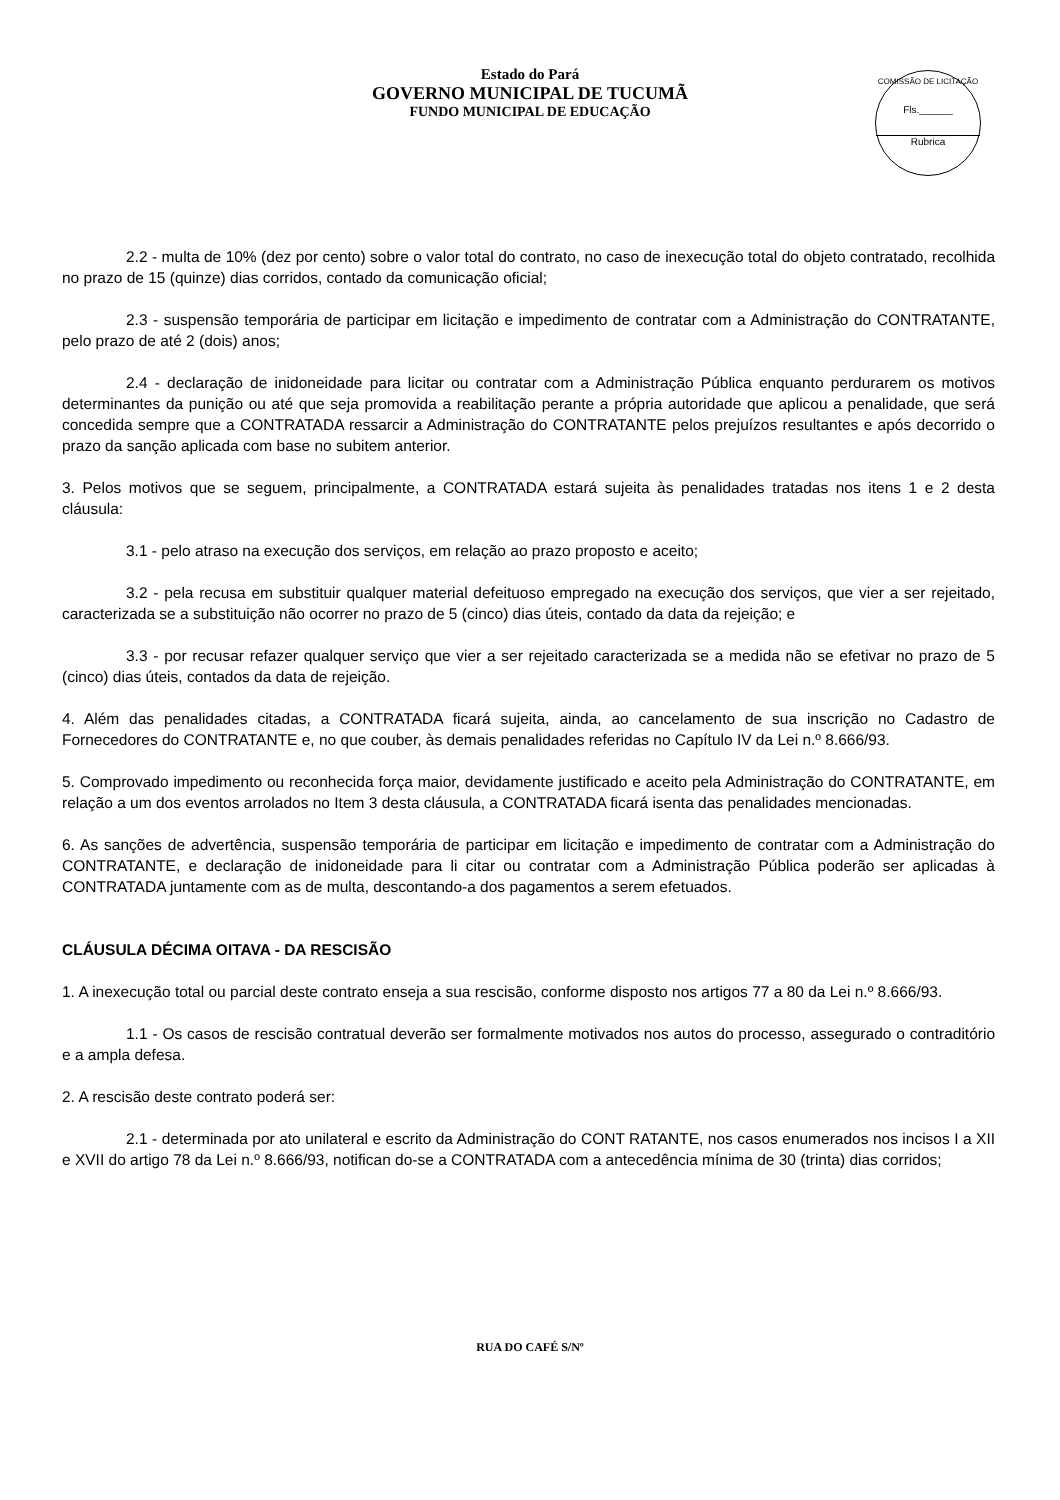Estado do Pará
GOVERNO MUNICIPAL DE TUCUMÃ
FUNDO MUNICIPAL DE EDUCAÇÃO
COMISSÃO DE LICITAÇÃO
Fls.______
Rubrica
2.2 - multa de 10% (dez por cento) sobre o valor total do contrato, no caso de inexecução total do objeto contratado, recolhida no prazo de 15 (quinze) dias corridos, contado da comunicação oficial;
2.3 - suspensão temporária de participar em licitação e impedimento de contratar com a Administração do CONTRATANTE, pelo prazo de até 2 (dois) anos;
2.4 - declaração de inidoneidade para licitar ou contratar com a Administração Pública enquanto perdurarem os motivos determinantes da punição ou até que seja promovida a reabilitação perante a própria autoridade que aplicou a penalidade, que será concedida sempre que a CONTRATADA ressarcir a Administração do CONTRATANTE pelos prejuízos resultantes e após decorrido o prazo da sanção aplicada com base no subitem anterior.
3. Pelos motivos que se seguem, principalmente, a CONTRATADA estará sujeita às penalidades tratadas nos itens 1 e 2 desta cláusula:
3.1 - pelo atraso na execução dos serviços, em relação ao prazo proposto e aceito;
3.2 - pela recusa em substituir qualquer material defeituoso empregado na execução dos serviços, que vier a ser rejeitado, caracterizada se a substituição não ocorrer no prazo de 5 (cinco) dias úteis, contado da data da rejeição; e
3.3 - por recusar refazer qualquer serviço que vier a ser rejeitado caracterizada se a medida não se efetivar no prazo de 5 (cinco) dias úteis, contados da data de rejeição.
4. Além das penalidades citadas, a CONTRATADA ficará sujeita, ainda, ao cancelamento de sua inscrição no Cadastro de Fornecedores do CONTRATANTE e, no que couber, às demais penalidades referidas no Capítulo IV da Lei n.º 8.666/93.
5. Comprovado impedimento ou reconhecida força maior, devidamente justificado e aceito pela Administração do CONTRATANTE, em relação a um dos eventos arrolados no Item 3 desta cláusula, a CONTRATADA ficará isenta das penalidades mencionadas.
6. As sanções de advertência, suspensão temporária de participar em licitação e impedimento de contratar com a Administração do CONTRATANTE, e declaração de inidoneidade para li citar ou contratar com a Administração Pública poderão ser aplicadas à CONTRATADA juntamente com as de multa, descontando-a dos pagamentos a serem efetuados.
CLÁUSULA DÉCIMA OITAVA - DA RESCISÃO
1. A inexecução total ou parcial deste contrato enseja a sua rescisão, conforme disposto nos artigos 77 a 80 da Lei n.º 8.666/93.
1.1 - Os casos de rescisão contratual deverão ser formalmente motivados nos autos do processo, assegurado o contraditório e a ampla defesa.
2. A rescisão deste contrato poderá ser:
2.1 - determinada por ato unilateral e escrito da Administração do CONT RATANTE, nos casos enumerados nos incisos I a XII e XVII do artigo 78 da Lei n.º 8.666/93, notifican do-se a CONTRATADA com a antecedência mínima de 30 (trinta) dias corridos;
RUA DO CAFÉ S/Nº